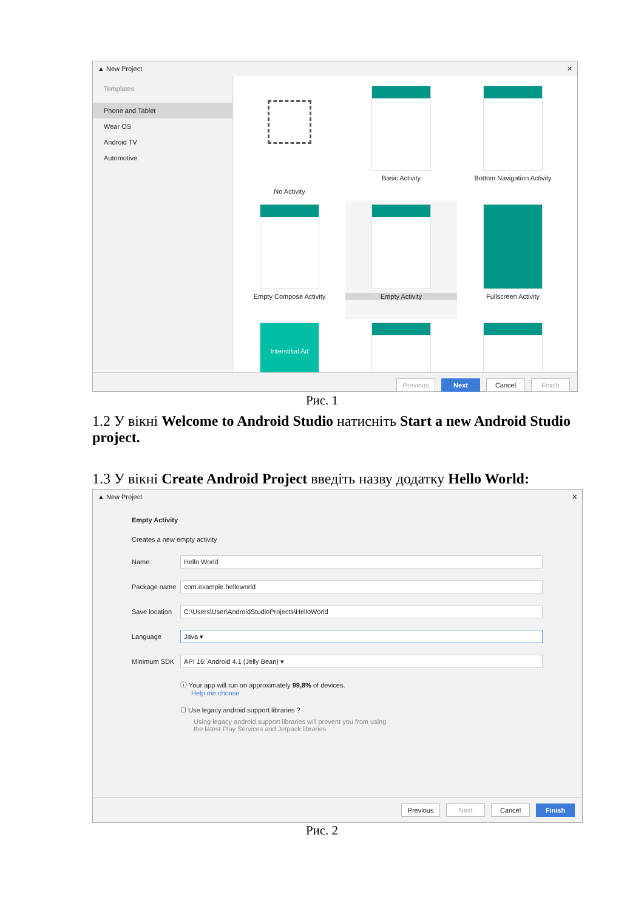▲ New Project ✕
Templates
Phone and Tablet
Wear OS
Android TV
Automotive
No Activity
Basic Activity
Bottom Navigation Activity
Empty Compose Activity
Empty Activity
Fullscreen Activity
Interstitial Ad
Previous Next Cancel Finish
Рис. 1
1.2 У вікні Welcome to Android Studio натисніть Start a new Android Studio project.
1.3 У вікні Create Android Project введіть назву додатку Hello World:
▲ New Project ✕
Empty Activity
Creates a new empty activity
Name
Hello World
Package name
com.example.helloworld
Save location
C:\Users\User\AndroidStudioProjects\HelloWorld
Language
Java ▾
Minimum SDK
API 16: Android 4.1 (Jelly Bean) ▾
ⓘ Your app will run on approximately 99,8% of devices.
Help me choose
☐ Use legacy android.support libraries ?
Using legacy android.support libraries will prevent you from using
the latest Play Services and Jetpack libraries
Previous Next Cancel Finish
Рис. 2